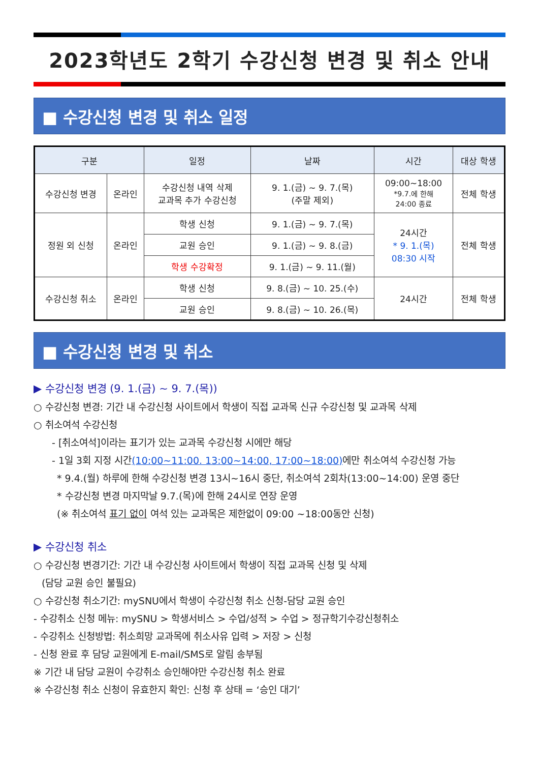2023학년도 2학기 수강신청 변경 및 취소 안내
■ 수강신청 변경 및 취소 일정
| 구분 | | 일정 | 날짜 | 시간 | 대상 학생 |
| --- | --- | --- | --- | --- | --- |
| 수강신청 변경 | 온라인 | 수강신청 내역 삭제 교과목 추가 수강신청 | 9. 1.(금) ~ 9. 7.(목) (주말 제외) | 09:00~18:00 *9.7.에 한해 24:00 종료 | 전체 학생 |
| 정원 외 신청 | 온라인 | 학생 신청 | 9. 1.(금) ~ 9. 7.(목) | 24시간 * 9. 1.(목) 08:30 시작 | 전체 학생 |
| | | 교원 승인 | 9. 1.(금) ~ 9. 8.(금) | | |
| | | 학생 수강확정 | 9. 1.(금) ~ 9. 11.(월) | | |
| 수강신청 취소 | 온라인 | 학생 신청 | 9. 8.(금) ~ 10. 25.(수) | 24시간 | 전체 학생 |
| | | 교원 승인 | 9. 8.(금) ~ 10. 26.(목) | | |
■ 수강신청 변경 및 취소
▶ 수강신청 변경 (9. 1.(금) ~ 9. 7.(목))
○ 수강신청 변경: 기간 내 수강신청 사이트에서 학생이 직접 교과목 신규 수강신청 및 교과목 삭제
○ 취소여석 수강신청
- [취소여석]이라는 표기가 있는 교과목 수강신청 시에만 해당
- 1일 3회 지정 시간(10:00~11:00. 13:00~14:00, 17:00~18:00) 에만 취소여석 수강신청 가능
* 9.4.(월) 하루에 한해 수강신청 변경 13시~16시 중단, 취소여석 2회차(13:00~14:00) 운영 중단
* 수강신청 변경 마지막날 9.7.(목)에 한해 24시로 연장 운영
(※ 취소여석 표기 없이 여석 있는 교과목은 제한없이 09:00 ~18:00동안 신청)
▶ 수강신청 취소
○ 수강신청 변경기간: 기간 내 수강신청 사이트에서 학생이 직접 교과목 신청 및 삭제
(담당 교원 승인 불필요)
○ 수강신청 취소기간: mySNU에서 학생이 수강신청 취소 신청-담당 교원 승인
- 수강취소 신청 메뉴: mySNU > 학생서비스 > 수업/성적 > 수업 > 정규학기수강신청취소
- 수강취소 신청방법: 취소희망 교과목에 취소사유 입력 > 저장 > 신청
- 신청 완료 후 담당 교원에게 E-mail/SMS로 알림 송부됨
※ 기간 내 담당 교원이 수강취소 승인해야만 수강신청 취소 완료
※ 수강신청 취소 신청이 유효한지 확인: 신청 후 상태 = ‘승인 대기’